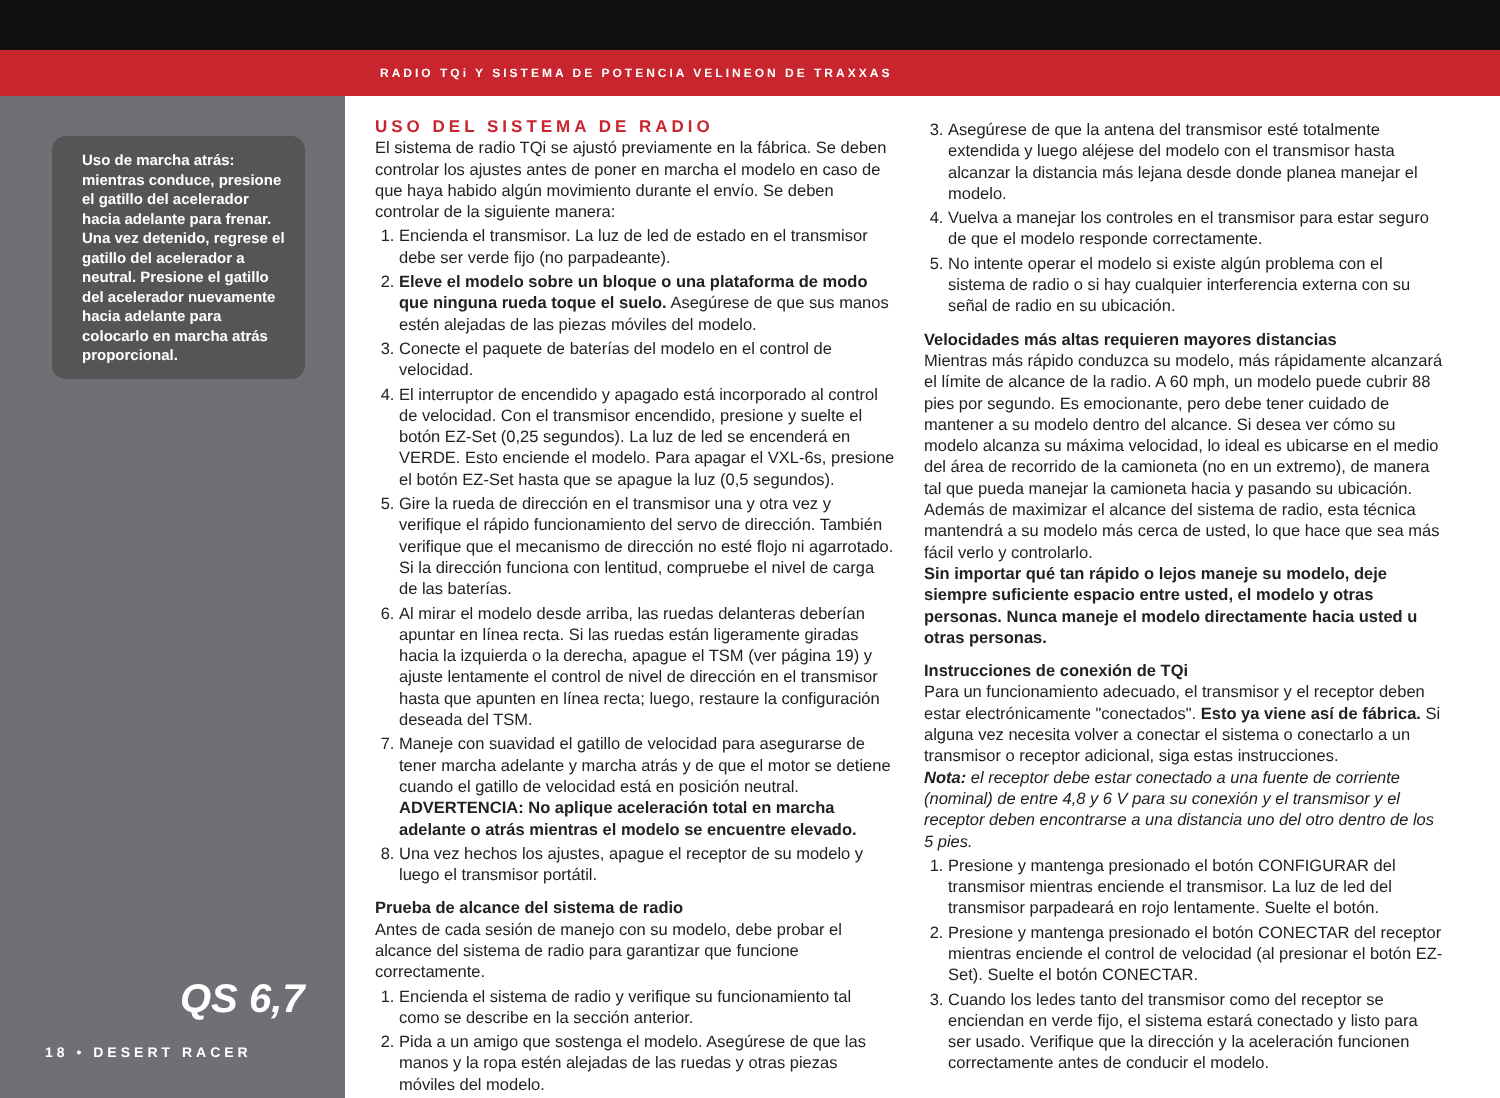RADIO TQi Y SISTEMA DE POTENCIA VELINEON DE TRAXXAS
Uso de marcha atrás: mientras conduce, presione el gatillo del acelerador hacia adelante para frenar. Una vez detenido, regrese el gatillo del acelerador a neutral. Presione el gatillo del acelerador nuevamente hacia adelante para colocarlo en marcha atrás proporcional.
QS 6,7
18 • DESERT RACER
USO DEL SISTEMA DE RADIO
El sistema de radio TQi se ajustó previamente en la fábrica. Se deben controlar los ajustes antes de poner en marcha el modelo en caso de que haya habido algún movimiento durante el envío. Se deben controlar de la siguiente manera:
1. Encienda el transmisor. La luz de led de estado en el transmisor debe ser verde fijo (no parpadeante).
2. Eleve el modelo sobre un bloque o una plataforma de modo que ninguna rueda toque el suelo. Asegúrese de que sus manos estén alejadas de las piezas móviles del modelo.
3. Conecte el paquete de baterías del modelo en el control de velocidad.
4. El interruptor de encendido y apagado está incorporado al control de velocidad. Con el transmisor encendido, presione y suelte el botón EZ-Set (0,25 segundos). La luz de led se encenderá en VERDE. Esto enciende el modelo. Para apagar el VXL-6s, presione el botón EZ-Set hasta que se apague la luz (0,5 segundos).
5. Gire la rueda de dirección en el transmisor una y otra vez y verifique el rápido funcionamiento del servo de dirección. También verifique que el mecanismo de dirección no esté flojo ni agarrotado. Si la dirección funciona con lentitud, compruebe el nivel de carga de las baterías.
6. Al mirar el modelo desde arriba, las ruedas delanteras deberían apuntar en línea recta. Si las ruedas están ligeramente giradas hacia la izquierda o la derecha, apague el TSM (ver página 19) y ajuste lentamente el control de nivel de dirección en el transmisor hasta que apunten en línea recta; luego, restaure la configuración deseada del TSM.
7. Maneje con suavidad el gatillo de velocidad para asegurarse de tener marcha adelante y marcha atrás y de que el motor se detiene cuando el gatillo de velocidad está en posición neutral. ADVERTENCIA: No aplique aceleración total en marcha adelante o atrás mientras el modelo se encuentre elevado.
8. Una vez hechos los ajustes, apague el receptor de su modelo y luego el transmisor portátil.
Prueba de alcance del sistema de radio
Antes de cada sesión de manejo con su modelo, debe probar el alcance del sistema de radio para garantizar que funcione correctamente.
1. Encienda el sistema de radio y verifique su funcionamiento tal como se describe en la sección anterior.
2. Pida a un amigo que sostenga el modelo. Asegúrese de que las manos y la ropa estén alejadas de las ruedas y otras piezas móviles del modelo.
3. Asegúrese de que la antena del transmisor esté totalmente extendida y luego aléjese del modelo con el transmisor hasta alcanzar la distancia más lejana desde donde planea manejar el modelo.
4. Vuelva a manejar los controles en el transmisor para estar seguro de que el modelo responde correctamente.
5. No intente operar el modelo si existe algún problema con el sistema de radio o si hay cualquier interferencia externa con su señal de radio en su ubicación.
Velocidades más altas requieren mayores distancias
Mientras más rápido conduzca su modelo, más rápidamente alcanzará el límite de alcance de la radio. A 60 mph, un modelo puede cubrir 88 pies por segundo. Es emocionante, pero debe tener cuidado de mantener a su modelo dentro del alcance. Si desea ver cómo su modelo alcanza su máxima velocidad, lo ideal es ubicarse en el medio del área de recorrido de la camioneta (no en un extremo), de manera tal que pueda manejar la camioneta hacia y pasando su ubicación. Además de maximizar el alcance del sistema de radio, esta técnica mantendrá a su modelo más cerca de usted, lo que hace que sea más fácil verlo y controlarlo.
Sin importar qué tan rápido o lejos maneje su modelo, deje siempre suficiente espacio entre usted, el modelo y otras personas. Nunca maneje el modelo directamente hacia usted u otras personas.
Instrucciones de conexión de TQi
Para un funcionamiento adecuado, el transmisor y el receptor deben estar electrónicamente "conectados". Esto ya viene así de fábrica. Si alguna vez necesita volver a conectar el sistema o conectarlo a un transmisor o receptor adicional, siga estas instrucciones.
Nota: el receptor debe estar conectado a una fuente de corriente (nominal) de entre 4,8 y 6 V para su conexión y el transmisor y el receptor deben encontrarse a una distancia uno del otro dentro de los 5 pies.
1. Presione y mantenga presionado el botón CONFIGURAR del transmisor mientras enciende el transmisor. La luz de led del transmisor parpadeará en rojo lentamente. Suelte el botón.
2. Presione y mantenga presionado el botón CONECTAR del receptor mientras enciende el control de velocidad (al presionar el botón EZ-Set). Suelte el botón CONECTAR.
3. Cuando los ledes tanto del transmisor como del receptor se enciendan en verde fijo, el sistema estará conectado y listo para ser usado. Verifique que la dirección y la aceleración funcionen correctamente antes de conducir el modelo.